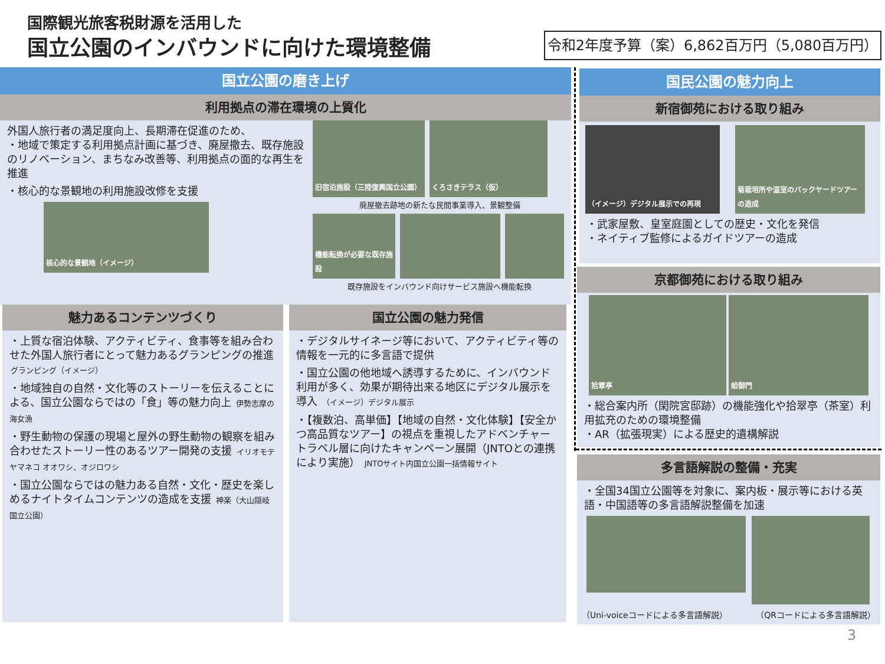国際観光旅客税財源を活用した
国立公園のインバウンドに向けた環境整備
令和2年度予算（案）6,862百万円（5,080百万円）
国立公園の磨き上げ
利用拠点の滞在環境の上質化
外国人旅行者の満足度向上、長期滞在促進のため、
・地域で策定する利用拠点計画に基づき、廃屋撤去、既存施設のリノベーション、まちなみ改善等、利用拠点の面的な再生を推進
・核心的な景観地の利用施設改修を支援
核心的な景観地（イメージ）
旧宿泊施設（三陸復興国立公園） くろさきテラス（仮）
廃屋撤去跡地の新たな民間事業導入、景観整備
機能転換が必要な既存施設
既存施設をインバウンド向けサービス施設へ機能転換
魅力あるコンテンツづくり
・上質な宿泊体験、アクティビティ、食事等を組み合わせた外国人旅行者にとって魅力あるグランピングの推進 グランピング（イメージ）
・地域独自の自然・文化等のストーリーを伝えることによる、国立公園ならではの「食」等の魅力向上 伊勢志摩の海女漁
・野生動物の保護の現場と屋外の野生動物の観察を組み合わせたストーリー性のあるツアー開発の支援 イリオモテヤマネコ オオワシ、オジロワシ
・国立公園ならではの魅力ある自然・文化・歴史を楽しめるナイトタイムコンテンツの造成を支援 神楽（大山隠岐国立公園）
国立公園の魅力発信
・デジタルサイネージ等において、アクティビティ等の情報を一元的に多言語で提供
・国立公園の他地域へ誘導するために、インバウンド利用が多く、効果が期待出来る地区にデジタル展示を導入 （イメージ）デジタル展示
・【複数泊、高単価】【地域の自然・文化体験】【安全かつ高品質なツアー】の視点を重視したアドベンチャートラベル層に向けたキャンペーン展開（JNTOとの連携により実施） JNTOサイト内国立公園一括情報サイト
国民公園の魅力向上
新宿御苑における取り組み
（イメージ）デジタル展示での再現 菊栽培所や温室のバックヤードツアーの造成
・武家屋敷、皇室庭園としての歴史・文化を発信
・ネイティブ監修によるガイドツアーの造成
京都御苑における取り組み
拾翠亭 蛤御門
・総合案内所（閑院宮邸跡）の機能強化や拾翠亭（茶室）利用拡充のための環境整備
・AR（拡張現実）による歴史的遺構解説
多言語解説の整備・充実
・全国34国立公園等を対象に、案内板・展示等における英語・中国語等の多言語解説整備を加速
（Uni-voiceコードによる多言語解説） （QRコードによる多言語解説）
3